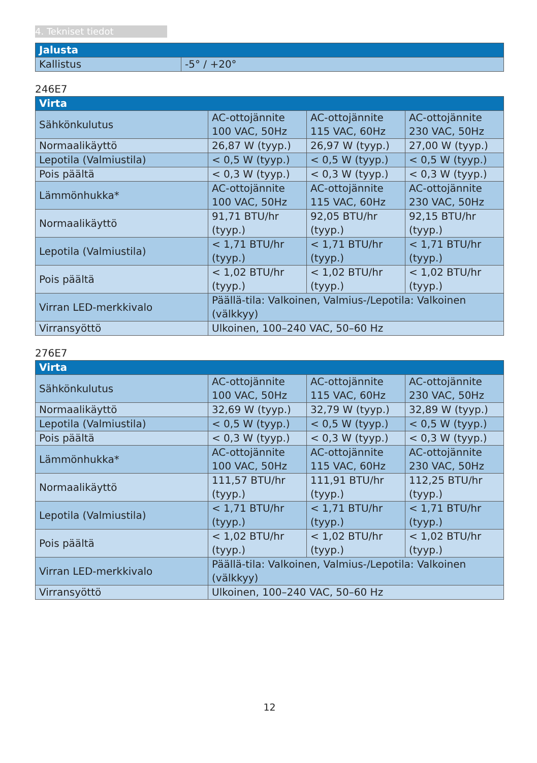4. Tekniset tiedot
| Jalusta | |
| --- | --- |
| Kallistus | -5° / +20° |
246E7
| Virta | | | |
| --- | --- | --- | --- |
| Sähkönkulutus | AC-ottojännite 100 VAC, 50Hz | AC-ottojännite 115 VAC, 60Hz | AC-ottojännite 230 VAC, 50Hz |
| Normaalikäyttö | 26,87 W (tyyp.) | 26,97 W (tyyp.) | 27,00 W (tyyp.) |
| Lepotila (Valmiustila) | < 0,5 W (tyyp.) | < 0,5 W (tyyp.) | < 0,5 W (tyyp.) |
| Pois päältä | < 0,3 W (tyyp.) | < 0,3 W (tyyp.) | < 0,3 W (tyyp.) |
| Lämmönhukka* | AC-ottojännite 100 VAC, 50Hz | AC-ottojännite 115 VAC, 60Hz | AC-ottojännite 230 VAC, 50Hz |
| Normaalikäyttö | 91,71 BTU/hr (tyyp.) | 92,05 BTU/hr (tyyp.) | 92,15 BTU/hr (tyyp.) |
| Lepotila (Valmiustila) | < 1,71 BTU/hr (tyyp.) | < 1,71 BTU/hr (tyyp.) | < 1,71 BTU/hr (tyyp.) |
| Pois päältä | < 1,02 BTU/hr (tyyp.) | < 1,02 BTU/hr (tyyp.) | < 1,02 BTU/hr (tyyp.) |
| Virran LED-merkkivalo | Päällä-tila: Valkoinen, Valmius-/Lepotila: Valkoinen (välkkyy) | | |
| Virransyöttö | Ulkoinen, 100–240 VAC, 50–60 Hz | | |
276E7
| Virta | | | |
| --- | --- | --- | --- |
| Sähkönkulutus | AC-ottojännite 100 VAC, 50Hz | AC-ottojännite 115 VAC, 60Hz | AC-ottojännite 230 VAC, 50Hz |
| Normaalikäyttö | 32,69 W (tyyp.) | 32,79 W (tyyp.) | 32,89 W (tyyp.) |
| Lepotila (Valmiustila) | < 0,5 W (tyyp.) | < 0,5 W (tyyp.) | < 0,5 W (tyyp.) |
| Pois päältä | < 0,3 W (tyyp.) | < 0,3 W (tyyp.) | < 0,3 W (tyyp.) |
| Lämmönhukka* | AC-ottojännite 100 VAC, 50Hz | AC-ottojännite 115 VAC, 60Hz | AC-ottojännite 230 VAC, 50Hz |
| Normaalikäyttö | 111,57 BTU/hr (tyyp.) | 111,91 BTU/hr (tyyp.) | 112,25 BTU/hr (tyyp.) |
| Lepotila (Valmiustila) | < 1,71 BTU/hr (tyyp.) | < 1,71 BTU/hr (tyyp.) | < 1,71 BTU/hr (tyyp.) |
| Pois päältä | < 1,02 BTU/hr (tyyp.) | < 1,02 BTU/hr (tyyp.) | < 1,02 BTU/hr (tyyp.) |
| Virran LED-merkkivalo | Päällä-tila: Valkoinen, Valmius-/Lepotila: Valkoinen (välkkyy) | | |
| Virransyöttö | Ulkoinen, 100–240 VAC, 50–60 Hz | | |
12